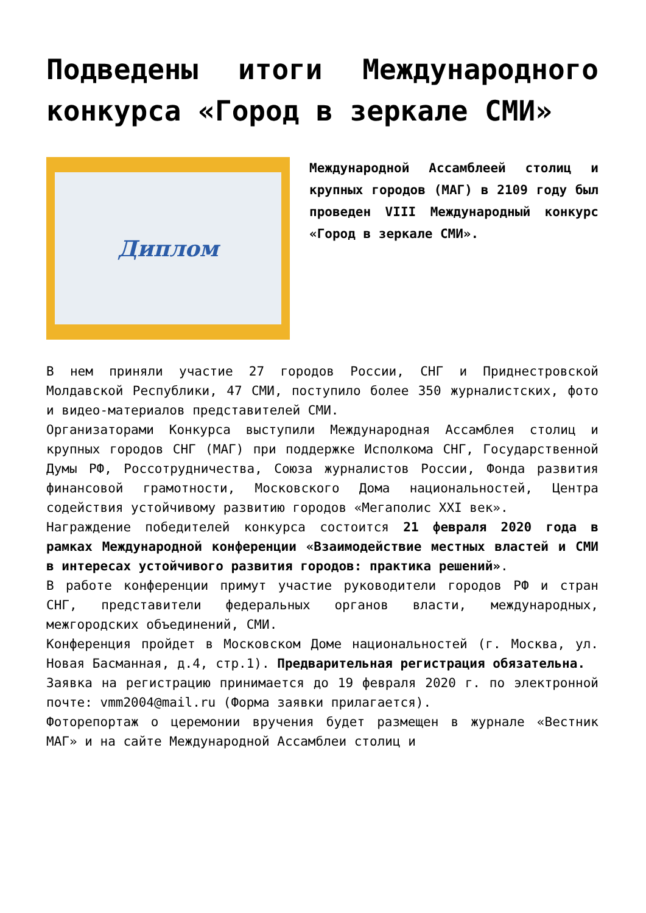Подведены итоги Международного конкурса «Город в зеркале СМИ»
Диплом
Международной Ассамблеей столиц и крупных городов (МАГ) в 2109 году был проведен VIII Международный конкурс «Город в зеркале СМИ».
В нем приняли участие 27 городов России, СНГ и Приднестровской Молдавской Республики, 47 СМИ, поступило более 350 журналистских, фото и видео-материалов представителей СМИ.
Организаторами Конкурса выступили Международная Ассамблея столиц и крупных городов СНГ (МАГ) при поддержке Исполкома СНГ, Государственной Думы РФ, Россотрудничества, Союза журналистов России, Фонда развития финансовой грамотности, Московского Дома национальностей, Центра содействия устойчивому развитию городов «Мегаполис XXI век».
Награждение победителей конкурса состоится 21 февраля 2020 года в рамках Международной конференции «Взаимодействие местных властей и СМИ в интересах устойчивого развития городов: практика решений».
В работе конференции примут участие руководители городов РФ и стран СНГ, представители федеральных органов власти, международных, межгородских объединений, СМИ.
Конференция пройдет в Московском Доме национальностей (г. Москва, ул. Новая Басманная, д.4, стр.1). Предварительная регистрация обязательна.
Заявка на регистрацию принимается до 19 февраля 2020 г. по электронной почте: vmm2004@mail.ru (Форма заявки прилагается).
Фоторепортаж о церемонии вручения будет размещен в журнале «Вестник МАГ» и на сайте Международной Ассамблеи столиц и